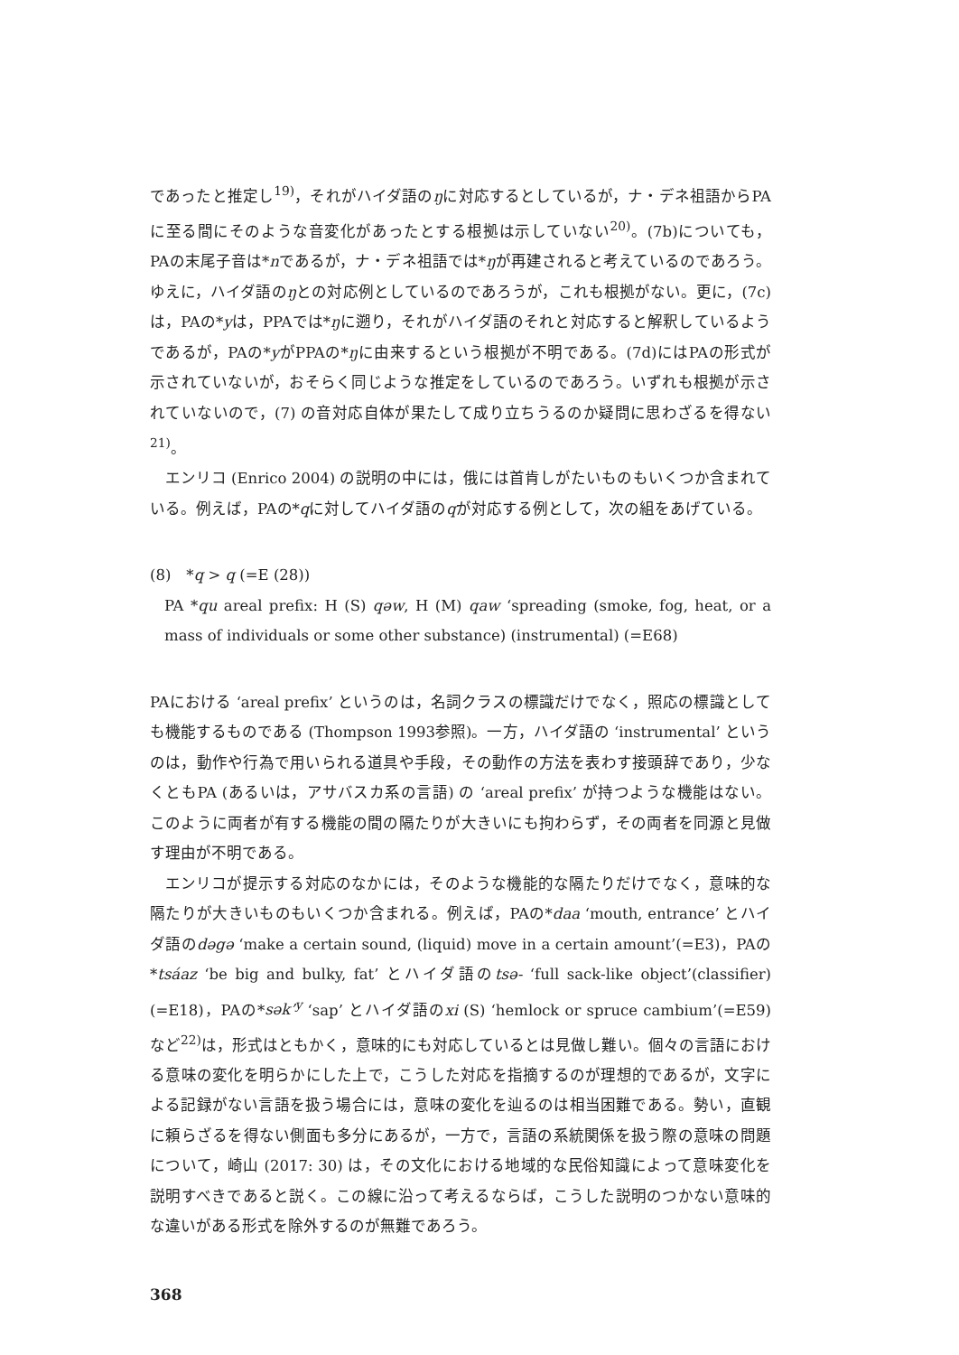であったと推定し<sup>19)</sup>，それがハイダ語のŋに対応するとしているが，ナ・デネ祖語からPAに至る間にそのような音変化があったとする根拠は示していない<sup>20)</sup>。(7b)についても，PAの末尾子音は*nであるが，ナ・デネ祖語では*ŋが再建されると考えているのであろう。ゆえに，ハイダ語のŋとの対応例としているのであろうが，これも根拠がない。更に，(7c) は，PAの*yは，PPAでは*ŋに遡り，それがハイダ語のそれと対応すると解釈しているようであるが，PAの*yがPPAの*ŋに由来するという根拠が不明である。(7d)にはPAの形式が示されていないが，おそらく同じような推定をしているのであろう。いずれも根拠が示されていないので，(7) の音対応自体が果たして成り立ちうるのか疑問に思わざるを得ない<sup>21)</sup>。
エンリコ (Enrico 2004) の説明の中には，俄には首肯しがたいものもいくつか含まれている。例えば，PAの*qに対してハイダ語のqが対応する例として，次の組をあげている。
(8)　*q > q (=E (28))
PA *qu areal prefix: H (S) qəw, H (M) qaw ‘spreading (smoke, fog, heat, or a mass of individuals or some other substance) (instrumental) (=E68)
PAにおける ‘areal prefix’ というのは，名詞クラスの標識だけでなく，照応の標識としても機能するものである (Thompson 1993参照)。一方，ハイダ語の ‘instrumental’ というのは，動作や行為で用いられる道具や手段，その動作の方法を表わす接頭辞であり，少なくともPA (あるいは，アサバスカ系の言語) の ‘areal prefix’ が持つような機能はない。このように両者が有する機能の間の隔たりが大きいにも拘わらず，その両者を同源と見做す理由が不明である。
エンリコが提示する対応のなかには，そのような機能的な隔たりだけでなく，意味的な隔たりが大きいものもいくつか含まれる。例えば，PAの*daa ‘mouth, entrance’ とハイダ語のdəgə ‘make a certain sound, (liquid) move in a certain amount’(=E3)，PAの*tsáaz ‘be big and bulky, fat’ とハイダ語のtsə- ‘full sack-like object’(classifier) (=E18)，PAの*sək’<sup>y</sup> ‘sap’ とハイダ語のxi (S) ‘hemlock or spruce cambium’(=E59) など<sup>22)</sup>は，形式はともかく，意味的にも対応しているとは見做し難い。個々の言語における意味の変化を明らかにした上で，こうした対応を指摘するのが理想的であるが，文字による記録がない言語を扱う場合には，意味の変化を辿るのは相当困難である。勢い，直観に頼らざるを得ない側面も多分にあるが，一方で，言語の系統関係を扱う際の意味の問題について，崎山 (2017: 30) は，その文化における地域的な民俗知識によって意味変化を説明すべきであると説く。この線に沿って考えるならば，こうした説明のつかない意味的な違いがある形式を除外するのが無難であろう。
368